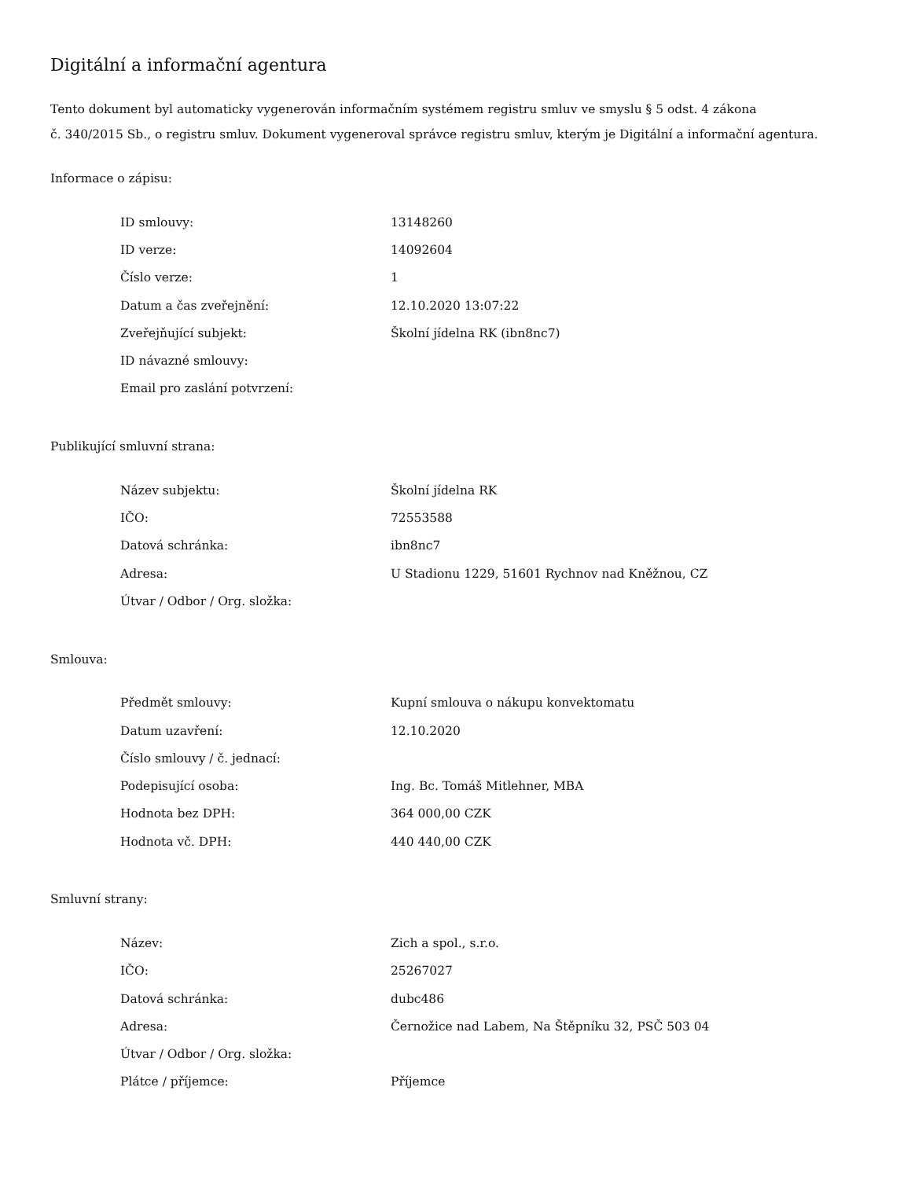Digitální a informační agentura
Tento dokument byl automaticky vygenerován informačním systémem registru smluv ve smyslu § 5 odst. 4 zákona
č. 340/2015 Sb., o registru smluv. Dokument vygeneroval správce registru smluv, kterým je Digitální a informační agentura.
Informace o zápisu:
| ID smlouvy: | 13148260 |
| ID verze: | 14092604 |
| Číslo verze: | 1 |
| Datum a čas zveřejnění: | 12.10.2020 13:07:22 |
| Zveřejňující subjekt: | Školní jídelna RK (ibn8nc7) |
| ID návazné smlouvy: | |
| Email pro zaslání potvrzení: | |
Publikující smluvní strana:
| Název subjektu: | Školní jídelna RK |
| IČO: | 72553588 |
| Datová schránka: | ibn8nc7 |
| Adresa: | U Stadionu 1229, 51601 Rychnov nad Kněžnou, CZ |
| Útvar / Odbor / Org. složka: | |
Smlouva:
| Předmět smlouvy: | Kupní smlouva o nákupu konvektomatu |
| Datum uzavření: | 12.10.2020 |
| Číslo smlouvy / č. jednací: | |
| Podepisující osoba: | Ing. Bc. Tomáš Mitlehner, MBA |
| Hodnota bez DPH: | 364 000,00 CZK |
| Hodnota vč. DPH: | 440 440,00 CZK |
Smluvní strany:
| Název: | Zich a spol., s.r.o. |
| IČO: | 25267027 |
| Datová schránka: | dubc486 |
| Adresa: | Černožice nad Labem, Na Štěpníku 32, PSČ 503 04 |
| Útvar / Odbor / Org. složka: | |
| Plátce / příjemce: | Příjemce |